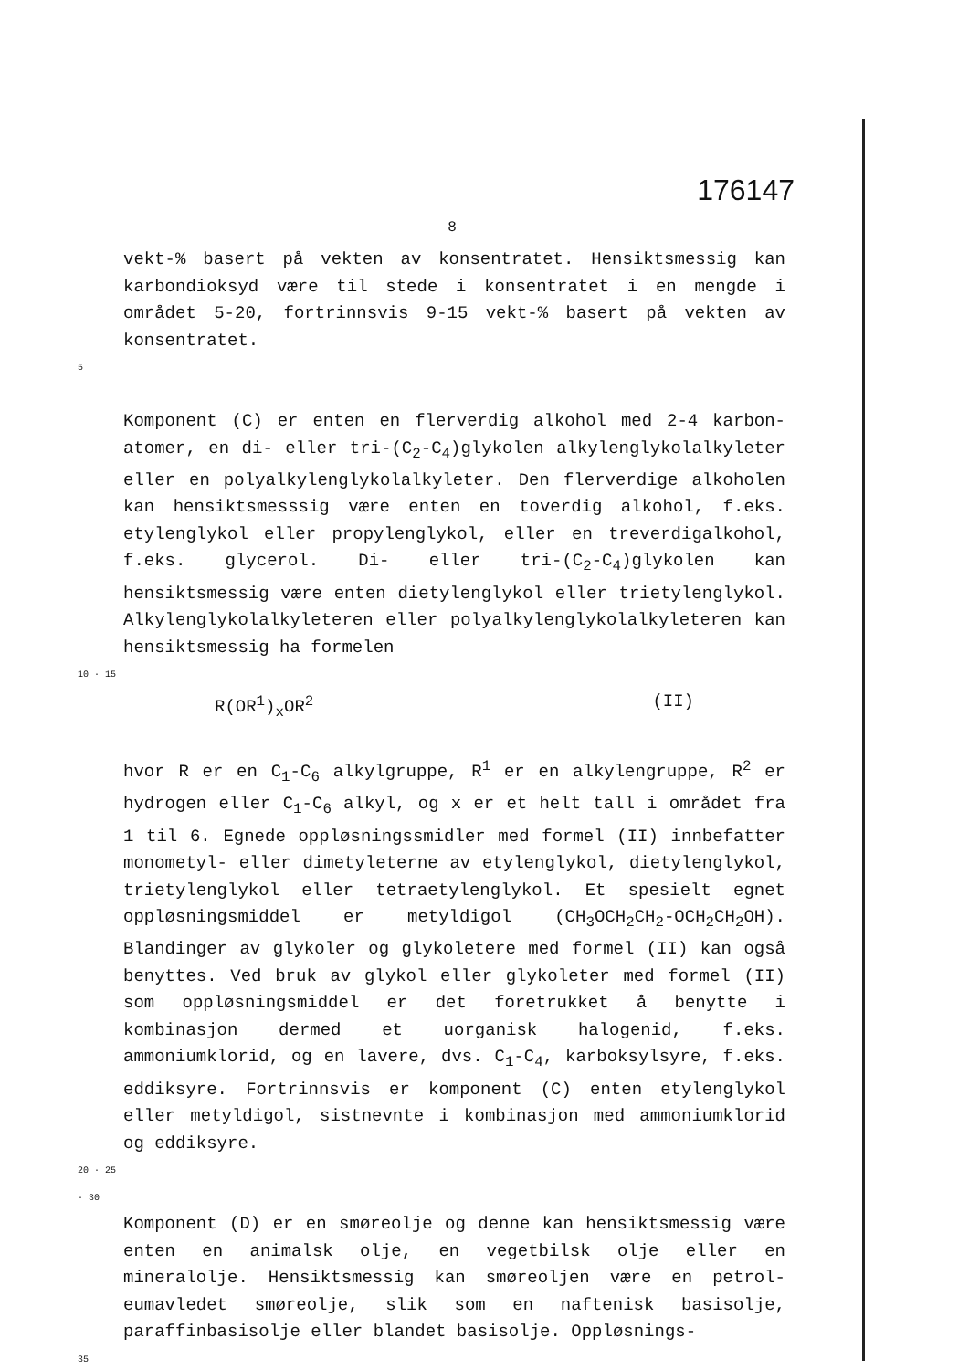176147
8
vekt-% basert på vekten av konsentratet. Hensiktsmessig kan karbondioksyd være til stede i konsentratet i en mengde i området 5-20, fortrinnsvis 9-15 vekt-% basert på vekten av konsentratet.
5
Komponent (C) er enten en flerverdig alkohol med 2-4 karbon­atomer, en di- eller tri-(C<sub>2</sub>-C<sub>4</sub>)glykolen alkylenglykolalkyl­eter eller en polyalkylenglykolalkyleter. Den flerverdige alkoholen kan hensiktsmesssig være enten en toverdig alkohol, f.eks. etylenglykol eller propylenglykol, eller en treverdig­alkohol, f.eks. glycerol. Di- eller tri-(C<sub>2</sub>-C<sub>4</sub>)glykolen kan hensiktsmessig være enten dietylenglykol eller trietylen­glykol. Alkylenglykolalkyleteren eller polyalkylenglykol­alkyleteren kan hensiktsmessig ha formelen
10 · 15
R(OR<sup>1</sup>)<sub>x</sub>OR<sup>2</sup> (II)
hvor R er en C<sub>1</sub>-C<sub>6</sub> alkylgruppe, R<sup>1</sup> er en alkylengruppe, R<sup>2</sup> er hydrogen eller C<sub>1</sub>-C<sub>6</sub> alkyl, og x er et helt tall i området fra 1 til 6. Egnede oppløsningssmidler med formel (II) inn­befatter monometyl- eller dimetyleterne av etylenglykol, dietylenglykol, trietylenglykol eller tetraetylenglykol. Et spesielt egnet oppløsningsmiddel er metyldigol (CH<sub>3</sub>OCH<sub>2</sub>CH<sub>2</sub>-OCH<sub>2</sub>CH<sub>2</sub>OH). Blandinger av glykoler og glykoletere med formel (II) kan også benyttes. Ved bruk av glykol eller glykoleter med formel (II) som oppløsningsmiddel er det foretrukket å benytte i kombinasjon dermed et uorganisk halogenid, f.eks. ammoniumklorid, og en lavere, dvs. C<sub>1</sub>-C<sub>4</sub>, karboksylsyre, f.eks. eddiksyre. Fortrinnsvis er komponent (C) enten etylenglykol eller metyldigol, sistnevnte i kombinasjon med ammoniumklorid og eddiksyre.
20 · 25 · 30
Komponent (D) er en smøreolje og denne kan hensiktsmessig være enten en animalsk olje, en vegetbilsk olje eller en mineralolje. Hensiktsmessig kan smøreoljen være en petrol­eumavledet smøreolje, slik som en naftenisk basisolje, paraffinbasisolje eller blandet basisolje. Oppløsnings-
35